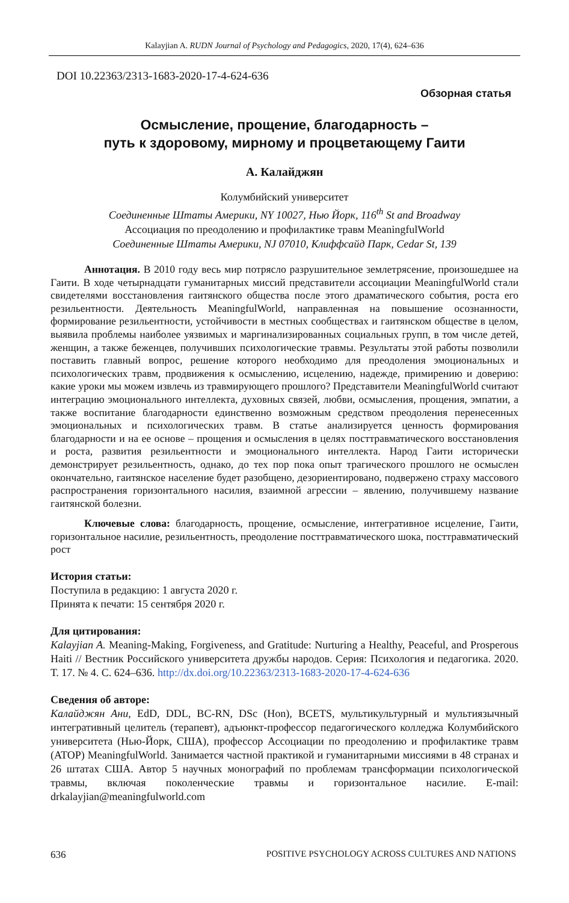Kalayjian A. RUDN Journal of Psychology and Pedagogics, 2020, 17(4), 624–636
DOI 10.22363/2313-1683-2020-17-4-624-636
Обзорная статья
Осмысление, прощение, благодарность –
путь к здоровому, мирному и процветающему Гаити
А. Калайджян
Колумбийский университет
Соединенные Штаты Америки, NY 10027, Нью Йорк, 116<sup>th</sup> St and Broadway
Ассоциация по преодолению и профилактике травм MeaningfulWorld
Соединенные Штаты Америки, NJ 07010, Клиффсайд Парк, Cedar St, 139
Аннотация. В 2010 году весь мир потрясло разрушительное землетрясение, произошедшее на Гаити. В ходе четырнадцати гуманитарных миссий представители ассоциации MeaningfulWorld стали свидетелями восстановления гаитянского общества после этого драматического события, роста его резильентности. Деятельность MeaningfulWorld, направленная на повышение осознанности, формирование резильентности, устойчивости в местных сообществах и гаитянском обществе в целом, выявила проблемы наиболее уязвимых и маргинализированных социальных групп, в том числе детей, женщин, а также беженцев, получивших психологические травмы. Результаты этой работы позволили поставить главный вопрос, решение которого необходимо для преодоления эмоциональных и психологических травм, продвижения к осмыслению, исцелению, надежде, примирению и доверию: какие уроки мы можем извлечь из травмирующего прошлого? Представители MeaningfulWorld считают интеграцию эмоционального интеллекта, духовных связей, любви, осмысления, прощения, эмпатии, а также воспитание благодарности единственно возможным средством преодоления перенесенных эмоциональных и психологических травм. В статье анализируется ценность формирования благодарности и на ее основе – прощения и осмысления в целях посттравматического восстановления и роста, развития резильентности и эмоционального интеллекта. Народ Гаити исторически демонстрирует резильентность, однако, до тех пор пока опыт трагического прошлого не осмыслен окончательно, гаитянское население будет разобщено, дезориентировано, подвержено страху массового распространения горизонтального насилия, взаимной агрессии – явлению, получившему название гаитянской болезни.
Ключевые слова: благодарность, прощение, осмысление, интегративное исцеление, Гаити, горизонтальное насилие, резильентность, преодоление посттравматического шока, посттравматический рост
История статьи:
Поступила в редакцию: 1 августа 2020 г.
Принята к печати: 15 сентября 2020 г.
Для цитирования:
Kalayjian A. Meaning-Making, Forgiveness, and Gratitude: Nurturing a Healthy, Peaceful, and Prosperous Haiti // Вестник Российского университета дружбы народов. Серия: Психология и педагогика. 2020. Т. 17. № 4. С. 624–636. http://dx.doi.org/10.22363/2313-1683-2020-17-4-624-636
Сведения об авторе:
Калайджян Ани, EdD, DDL, BC-RN, DSc (Hon), BCETS, мультикультурный и мультиязычный интегративный целитель (терапевт), адъюнкт-профессор педагогического колледжа Колумбийского университета (Нью-Йорк, США), профессор Ассоциации по преодолению и профилактике травм (ATOP) MeaningfulWorld. Занимается частной практикой и гуманитарными миссиями в 48 странах и 26 штатах США. Автор 5 научных монографий по проблемам трансформации психологической травмы, включая поколенческие травмы и горизонтальное насилие. E-mail: drkalayjian@meaningfulworld.com
636 POSITIVE PSYCHOLOGY ACROSS CULTURES AND NATIONS